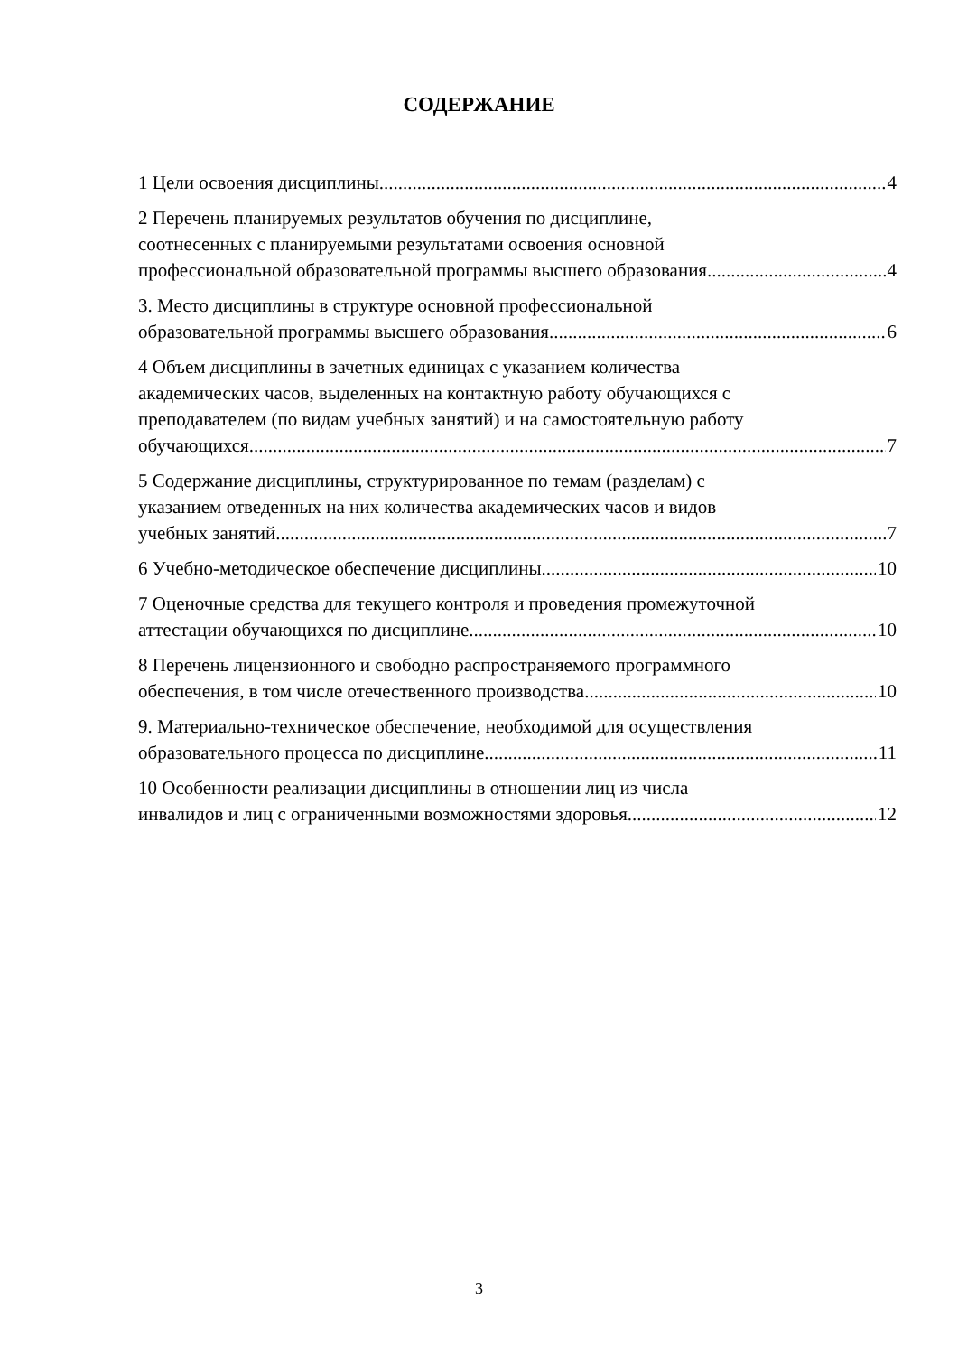СОДЕРЖАНИЕ
1 Цели освоения дисциплины 4
2 Перечень планируемых результатов обучения по дисциплине,
соотнесенных с планируемыми результатами освоения основной
профессиональной образовательной программы высшего образования 4
3. Место дисциплины в структуре основной профессиональной
образовательной программы высшего образования 6
4 Объем дисциплины в зачетных единицах с указанием количества
академических часов, выделенных на контактную работу обучающихся с
преподавателем (по видам учебных занятий) и на самостоятельную работу
обучающихся 7
5 Содержание дисциплины, структурированное по темам (разделам) с
указанием отведенных на них количества академических часов и видов
учебных занятий 7
6 Учебно-методическое обеспечение дисциплины 10
7 Оценочные средства для текущего контроля и проведения промежуточной
аттестации обучающихся по дисциплине 10
8 Перечень лицензионного и свободно распространяемого программного
обеспечения, в том числе отечественного производства 10
9. Материально-техническое обеспечение, необходимой для осуществления
образовательного процесса по дисциплине 11
10 Особенности реализации дисциплины в отношении лиц из числа
инвалидов и лиц с ограниченными возможностями здоровья 12
3